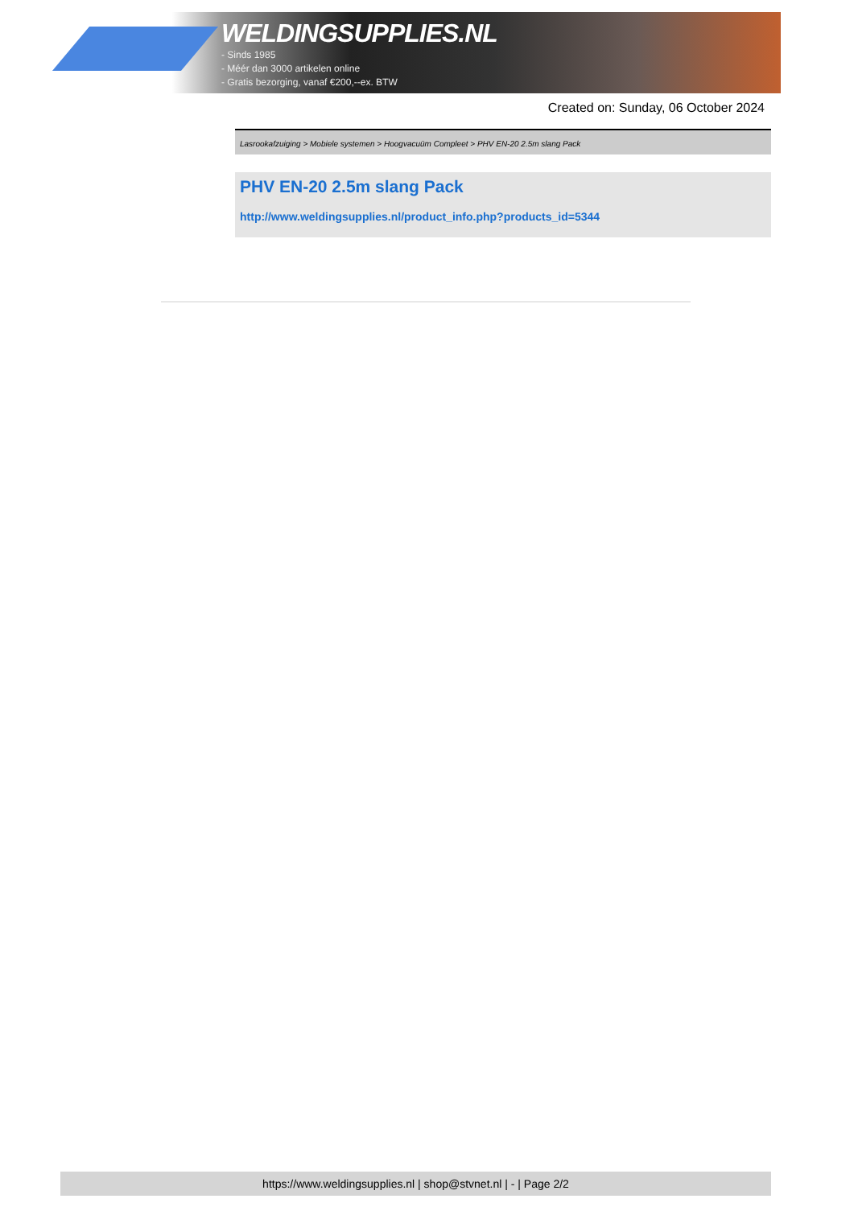WELDINGSUPPLIES.NL
- Sinds 1985
- Méér dan 3000 artikelen online
- Gratis bezorging, vanaf €200,--ex. BTW
Created on: Sunday, 06 October 2024
Lasrookafzuiging > Mobiele systemen > Hoogvacuüm Compleet > PHV EN-20 2.5m slang Pack
PHV EN-20 2.5m slang Pack
http://www.weldingsupplies.nl/product_info.php?products_id=5344
https://www.weldingsupplies.nl | shop@stvnet.nl | - | Page 2/2